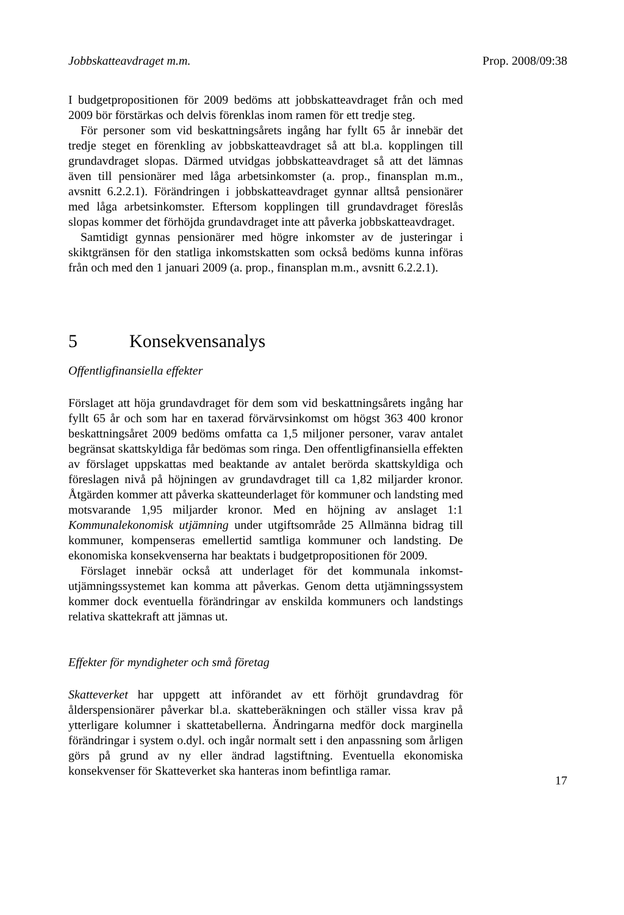Jobbskatteavdraget m.m. Prop. 2008/09:38
I budgetpropositionen för 2009 bedöms att jobbskatteavdraget från och med 2009 bör förstärkas och delvis förenklas inom ramen för ett tredje steg.
För personer som vid beskattningsårets ingång har fyllt 65 år innebär det tredje steget en förenkling av jobbskatteavdraget så att bl.a. kopplingen till grundavdraget slopas. Därmed utvidgas jobbskatte­avdraget så att det lämnas även till pensionärer med låga arbetsinkomster (a. prop., finansplan m.m., avsnitt 6.2.2.1). Förändringen i jobbskatte­avdraget gynnar alltså pensionärer med låga arbetsinkomster. Eftersom kopplingen till grundavdraget föreslås slopas kommer det förhöjda grundavdraget inte att påverka jobbskatteavdraget.
Samtidigt gynnas pensionärer med högre inkomster av de justeringar i skiktgränsen för den statliga inkomstskatten som också bedöms kunna införas från och med den 1 januari 2009 (a. prop., finansplan m.m., avsnitt 6.2.2.1).
5 Konsekvensanalys
Offentligfinansiella effekter
Förslaget att höja grundavdraget för dem som vid beskattningsårets ingång har fyllt 65 år och som har en taxerad förvärvsinkomst om högst 363 400 kronor beskattningsåret 2009 bedöms omfatta ca 1,5 miljoner personer, varav antalet begränsat skattskyldiga får bedömas som ringa. Den offentligfinansiella effekten av förslaget uppskattas med beaktande av antalet berörda skattskyldiga och föreslagen nivå på höjningen av grundavdraget till ca 1,82 miljarder kronor. Åtgärden kommer att påverka skatteunderlaget för kommuner och landsting med motsvarande 1,95 miljarder kronor. Med en höjning av anslaget 1:1 Kommunalekonomisk utjämning under utgiftsområde 25 Allmänna bidrag till kommuner, kompenseras emellertid samtliga kommuner och landsting. De ekonomiska konsekvenserna har beaktats i budget­propositionen för 2009.
Förslaget innebär också att underlaget för det kommunala inkomst­utjämningssystemet kan komma att påverkas. Genom detta utjämnings­system kommer dock eventuella förändringar av enskilda kommuners och landstings relativa skattekraft att jämnas ut.
Effekter för myndigheter och små företag
Skatteverket har uppgett att införandet av ett förhöjt grundavdrag för ålderspensionärer påverkar bl.a. skatteberäkningen och ställer vissa krav på ytterligare kolumner i skattetabellerna. Ändringarna medför dock marginella förändringar i system o.dyl. och ingår normalt sett i den anpassning som årligen görs på grund av ny eller ändrad lagstiftning. Eventuella ekonomiska konsekvenser för Skatteverket ska hanteras inom befintliga ramar.
17